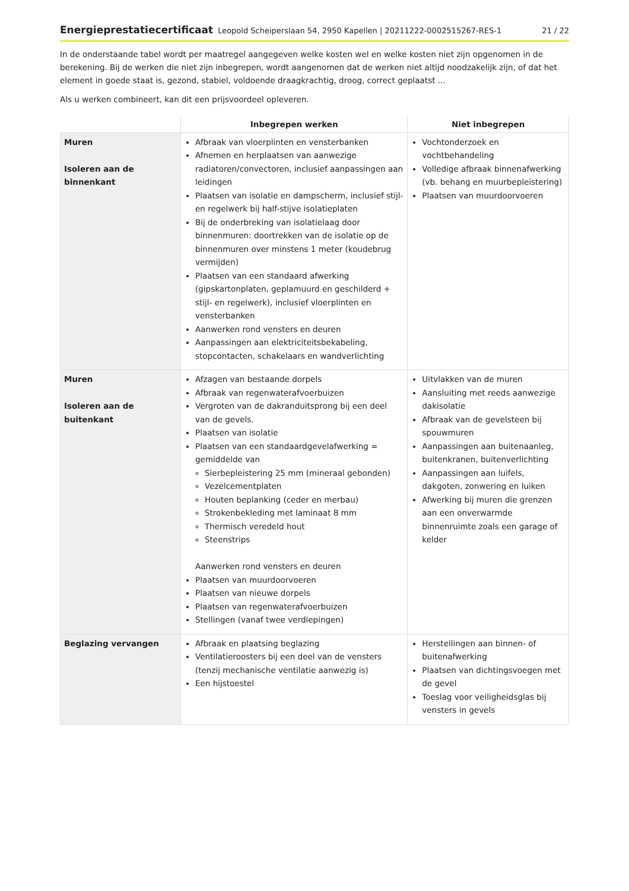Energieprestatiecertificaat Leopold Scheiperslaan 54, 2950 Kapellen | 20211222-0002515267-RES-1 21 / 22
In de onderstaande tabel wordt per maatregel aangegeven welke kosten wel en welke kosten niet zijn opgenomen in de berekening. Bij de werken die niet zijn inbegrepen, wordt aangenomen dat de werken niet altijd noodzakelijk zijn, of dat het element in goede staat is, gezond, stabiel, voldoende draagkrachtig, droog, correct geplaatst ...
Als u werken combineert, kan dit een prijsvoordeel opleveren.
| | Inbegrepen werken | Niet inbegrepen |
| --- | --- | --- |
| Muren Isoleren aan de binnenkant | Afbraak van vloerplinten en vensterbanken Afnemen en herplaatsen van aanwezige radiatoren/convectoren, inclusief aanpassingen aan leidingen Plaatsen van isolatie en dampscherm, inclusief stijl- en regelwerk bij half-stijve isolatieplaten Bij de onderbreking van isolatielaag door binnenmuren: doortrekken van de isolatie op de binnenmuren over minstens 1 meter (koudebrug vermijden) Plaatsen van een standaard afwerking (gipskartonplaten, geplamuurd en geschilderd + stijl- en regelwerk), inclusief vloerplinten en vensterbanken Aanwerken rond vensters en deuren Aanpassingen aan elektriciteitsbekabeling, stopcontacten, schakelaars en wandverlichting | Vochtonderzoek en vochtbehandeling Volledige afbraak binnenafwerking (vb. behang en muurbepleistering) Plaatsen van muurdoorvoeren |
| Muren Isoleren aan de buitenkant | Afzagen van bestaande dorpels Afbraak van regenwaterafvoerbuizen Vergroten van de dakranduitsprong bij een deel van de gevels. Plaatsen van isolatie Plaatsen van een standaardgevelafwerking = gemiddelde van Sierbepleistering 25 mm (mineraal gebonden) Vezelcementplaten Houten beplanking (ceder en merbau) Strokenbekleding met laminaat 8 mm Thermisch veredeld hout Steenstrips Aanwerken rond vensters en deuren Plaatsen van muurdoorvoeren Plaatsen van nieuwe dorpels Plaatsen van regenwaterafvoerbuizen Stellingen (vanaf twee verdiepingen) | Uitvlakken van de muren Aansluiting met reeds aanwezige dakisolatie Afbraak van de gevelsteen bij spouwmuren Aanpassingen aan buitenaanleg, buitenkranen, buitenverlichting Aanpassingen aan luifels, dakgoten, zonwering en luiken Afwerking bij muren die grenzen aan een onverwarmde binnenruimte zoals een garage of kelder |
| Beglazing vervangen | Afbraak en plaatsing beglazing Ventilatieroosters bij een deel van de vensters (tenzij mechanische ventilatie aanwezig is) Een hijstoestel | Herstellingen aan binnen- of buitenafwerking Plaatsen van dichtingsvoegen met de gevel Toeslag voor veiligheidsglas bij vensters in gevels |